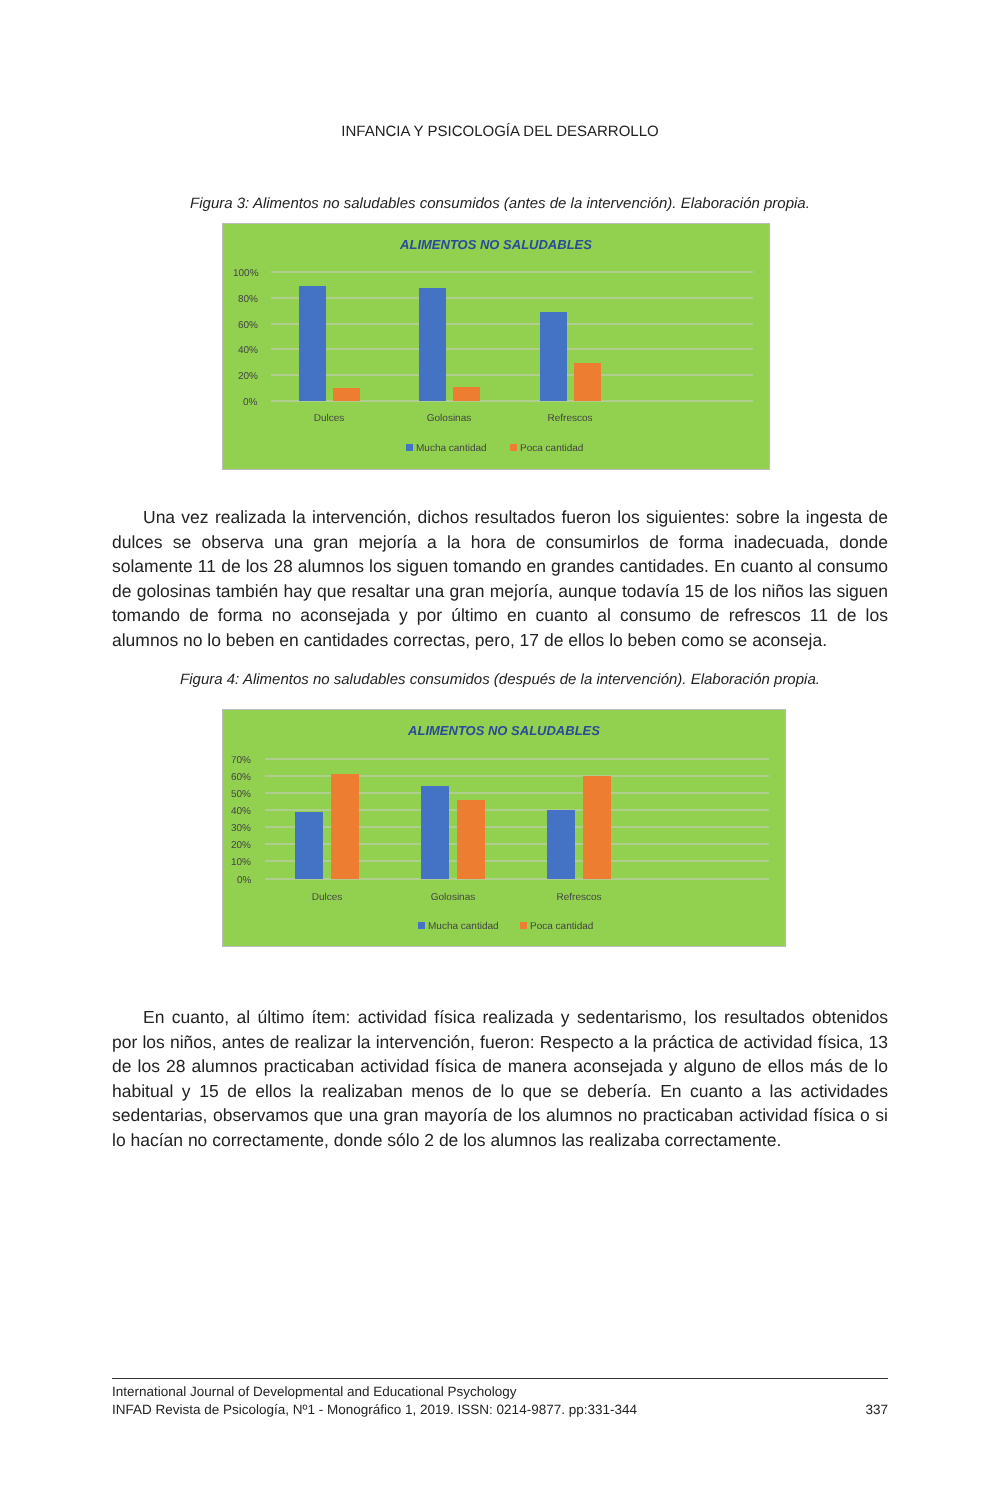INFANCIA Y PSICOLOGÍA DEL DESARROLLO
Figura 3: Alimentos no saludables consumidos (antes de la intervención). Elaboración propia.
ALIMENTOS NO SALUDABLES
100%
80%
60%
40%
20%
0%
Dulces
Golosinas
Refrescos
Mucha cantidad
Poca cantidad
Una vez realizada la intervención, dichos resultados fueron los siguientes: sobre la ingesta de dulces se observa una gran mejoría a la hora de consumirlos de forma inadecuada, donde solamente 11 de los 28 alumnos los siguen tomando en grandes cantidades. En cuanto al consumo de golosinas también hay que resaltar una gran mejoría, aunque todavía 15 de los niños las siguen tomando de forma no aconsejada y por último en cuanto al consumo de refrescos 11 de los alumnos no lo beben en cantidades correctas, pero, 17 de ellos lo beben como se aconseja.
Figura 4: Alimentos no saludables consumidos (después de la intervención). Elaboración propia.
ALIMENTOS NO SALUDABLES
70%
60%
50%
40%
30%
20%
10%
0%
Dulces
Golosinas
Refrescos
Mucha cantidad
Poca cantidad
En cuanto, al último ítem: actividad física realizada y sedentarismo, los resultados obtenidos por los niños, antes de realizar la intervención, fueron: Respecto a la práctica de actividad física, 13 de los 28 alumnos practicaban actividad física de manera aconsejada y alguno de ellos más de lo habitual y 15 de ellos la realizaban menos de lo que se debería. En cuanto a las actividades sedentarias, observamos que una gran mayoría de los alumnos no practicaban actividad física o si lo hacían no correctamente, donde sólo 2 de los alumnos las realizaba correctamente.
International Journal of Developmental and Educational Psychology
INFAD Revista de Psicología, Nº1 - Monográfico 1, 2019. ISSN: 0214-9877. pp:331-344 337